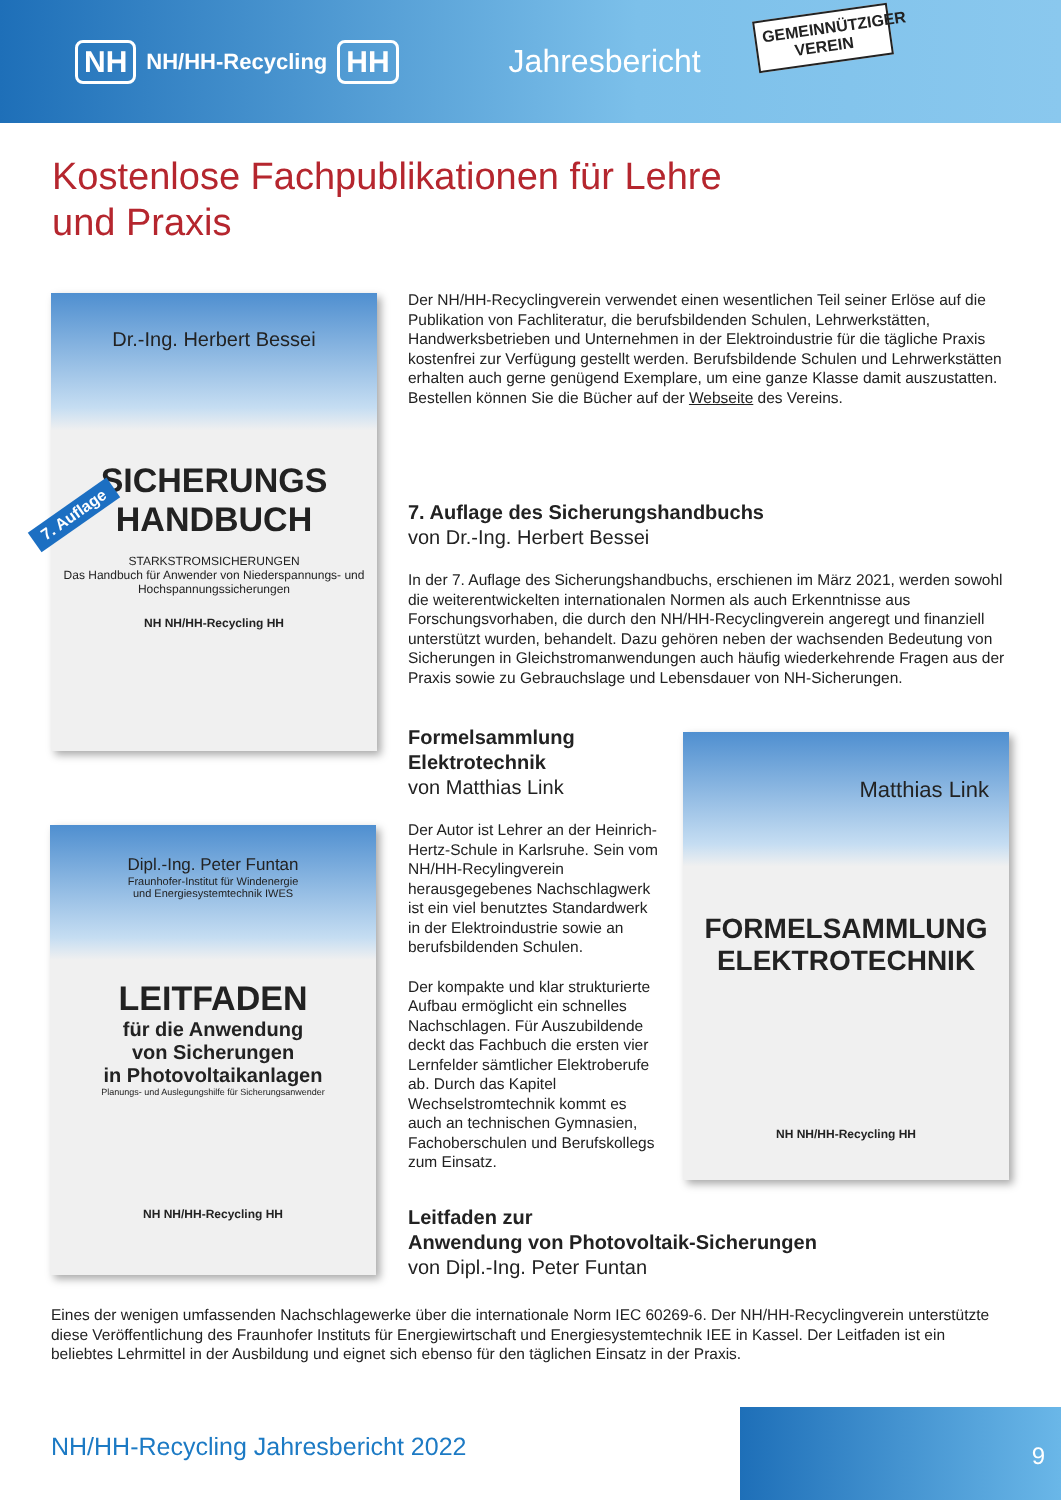NH NH/HH-Recycling HH Jahresbericht
GEMEINNÜTZIGER VEREIN
Kostenlose Fachpublikationen für Lehre und Praxis
Dr.-Ing. Herbert Bessei
SICHERUNGS
HANDBUCH
STARKSTROMSICHERUNGEN
Das Handbuch für Anwender von Niederspannungs- und Hochspannungssicherungen
NH NH/HH-Recycling HH
7. Auflage
Der NH/HH-Recyclingverein verwendet einen wesentlichen Teil seiner Erlöse auf die Publikation von Fachliteratur, die berufsbildenden Schulen, Lehrwerkstätten, Handwerksbetrieben und Unternehmen in der Elektroindustrie für die tägliche Praxis kostenfrei zur Verfügung gestellt werden. Berufsbildende Schulen und Lehrwerkstätten erhalten auch gerne genügend Exemplare, um eine ganze Klasse damit auszustatten. Bestellen können Sie die Bücher auf der Webseite des Vereins.
7. Auflage des Sicherungshandbuchs
von Dr.-Ing. Herbert Bessei
In der 7. Auflage des Sicherungshandbuchs, erschienen im März 2021, werden sowohl die weiterentwickelten internationalen Normen als auch Erkenntnisse aus Forschungsvorhaben, die durch den NH/HH-Recyclingverein angeregt und finanziell unterstützt wurden, behandelt. Dazu gehören neben der wachsenden Bedeutung von Sicherungen in Gleichstromanwendungen auch häufig wiederkehrende Fragen aus der Praxis sowie zu Gebrauchslage und Lebensdauer von NH-Sicherungen.
Formelsammlung
Elektrotechnik
von Matthias Link
Der Autor ist Lehrer an der Heinrich-Hertz-Schule in Karlsruhe. Sein vom NH/HH-Recylingverein herausgegebenes Nachschlagwerk ist ein viel benutztes Standardwerk in der Elektroindustrie sowie an berufsbildenden Schulen.
Der kompakte und klar strukturierte Aufbau ermöglicht ein schnelles Nachschlagen. Für Auszubildende deckt das Fachbuch die ersten vier Lernfelder sämtlicher Elektroberufe ab. Durch das Kapitel Wechselstromtechnik kommt es auch an technischen Gymnasien, Fachoberschulen und Berufskollegs zum Einsatz.
Matthias Link
FORMELSAMMLUNG
ELEKTROTECHNIK
NH NH/HH-Recycling HH
Dipl.-Ing. Peter Funtan
Fraunhofer-Institut für Windenergie
und Energiesystemtechnik IWES
LEITFADEN
für die Anwendung
von Sicherungen
in Photovoltaikanlagen
Planungs- und Auslegungshilfe für Sicherungsanwender
NH NH/HH-Recycling HH
Leitfaden zur
Anwendung von Photovoltaik-Sicherungen
von Dipl.-Ing. Peter Funtan
Eines der wenigen umfassenden Nachschlagewerke über die internationale Norm IEC 60269-6. Der NH/HH-Recyclingverein unterstützte diese Veröffentlichung des Fraunhofer Instituts für Energiewirtschaft und Energiesystemtechnik IEE in Kassel. Der Leitfaden ist ein beliebtes Lehrmittel in der Ausbildung und eignet sich ebenso für den täglichen Einsatz in der Praxis.
NH/HH-Recycling Jahresbericht 2022
9